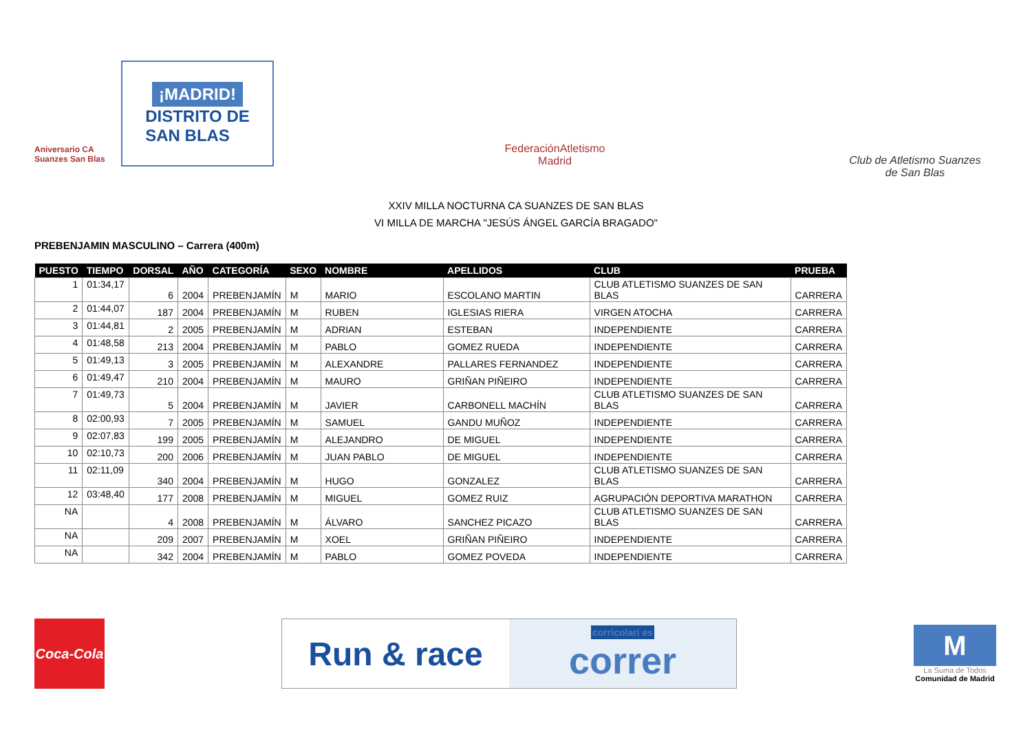Aniversario CA Suanzes San Blas
¡MADRID!
DISTRITO DE
SAN BLAS
FederaciónAtletismo
Madrid
Club de Atletismo Suanzes
de San Blas
XXIV MILLA NOCTURNA CA SUANZES DE SAN BLAS
VI MILLA DE MARCHA "JESÚS ÁNGEL GARCÍA BRAGADO"
PREBENJAMIN MASCULINO – Carrera (400m)
| PUESTO | TIEMPO | DORSAL | AÑO | CATEGORÍA | SEXO | NOMBRE | APELLIDOS | CLUB | PRUEBA |
| --- | --- | --- | --- | --- | --- | --- | --- | --- | --- |
| 1 | 01:34,17 | 6 | 2004 | PREBENJAMÍN | M | MARIO | ESCOLANO MARTIN | CLUB ATLETISMO SUANZES DE SAN BLAS | CARRERA |
| 2 | 01:44,07 | 187 | 2004 | PREBENJAMÍN | M | RUBEN | IGLESIAS RIERA | VIRGEN ATOCHA | CARRERA |
| 3 | 01:44,81 | 2 | 2005 | PREBENJAMÍN | M | ADRIAN | ESTEBAN | INDEPENDIENTE | CARRERA |
| 4 | 01:48,58 | 213 | 2004 | PREBENJAMÍN | M | PABLO | GOMEZ RUEDA | INDEPENDIENTE | CARRERA |
| 5 | 01:49,13 | 3 | 2005 | PREBENJAMÍN | M | ALEXANDRE | PALLARES FERNANDEZ | INDEPENDIENTE | CARRERA |
| 6 | 01:49,47 | 210 | 2004 | PREBENJAMÍN | M | MAURO | GRIÑAN PIÑEIRO | INDEPENDIENTE | CARRERA |
| 7 | 01:49,73 | 5 | 2004 | PREBENJAMÍN | M | JAVIER | CARBONELL MACHÍN | CLUB ATLETISMO SUANZES DE SAN BLAS | CARRERA |
| 8 | 02:00,93 | 7 | 2005 | PREBENJAMÍN | M | SAMUEL | GANDU MUÑOZ | INDEPENDIENTE | CARRERA |
| 9 | 02:07,83 | 199 | 2005 | PREBENJAMÍN | M | ALEJANDRO | DE MIGUEL | INDEPENDIENTE | CARRERA |
| 10 | 02:10,73 | 200 | 2006 | PREBENJAMÍN | M | JUAN PABLO | DE MIGUEL | INDEPENDIENTE | CARRERA |
| 11 | 02:11,09 | 340 | 2004 | PREBENJAMÍN | M | HUGO | GONZALEZ | CLUB ATLETISMO SUANZES DE SAN BLAS | CARRERA |
| 12 | 03:48,40 | 177 | 2008 | PREBENJAMÍN | M | MIGUEL | GOMEZ RUIZ | AGRUPACIÓN DEPORTIVA MARATHON | CARRERA |
| NA | | 4 | 2008 | PREBENJAMÍN | M | ÁLVARO | SANCHEZ PICAZO | CLUB ATLETISMO SUANZES DE SAN BLAS | CARRERA |
| NA | | 209 | 2007 | PREBENJAMÍN | M | XOEL | GRIÑAN PIÑEIRO | INDEPENDIENTE | CARRERA |
| NA | | 342 | 2004 | PREBENJAMÍN | M | PABLO | GOMEZ POVEDA | INDEPENDIENTE | CARRERA |
Coca-Cola
Run & race
corricolari es
correr
M
La Suma de Todos
Comunidad de Madrid